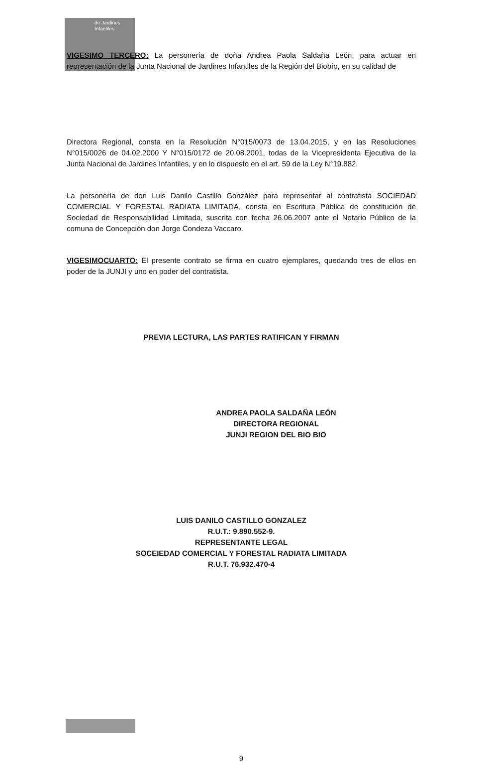de Jardines
Infantiles
VIGESIMO TERCERO: La personería de doña Andrea Paola Saldaña León, para actuar en representación de la Junta Nacional de Jardines Infantiles de la Región del Biobío, en su calidad de
Directora Regional, consta en la Resolución N°015/0073 de 13.04.2015, y en las Resoluciones N°015/0026 de 04.02.2000 Y N°015/0172 de 20.08.2001, todas de la Vicepresidenta Ejecutiva de la Junta Nacional de Jardines Infantiles, y en lo dispuesto en el art. 59 de la Ley N°19.882.
La personería de don Luis Danilo Castillo González para representar al contratista SOCIEDAD COMERCIAL Y FORESTAL RADIATA LIMITADA, consta en Escritura Pública de constitución de Sociedad de Responsabilidad Limitada, suscrita con fecha 26.06.2007 ante el Notario Público de la comuna de Concepción don Jorge Condeza Vaccaro.
VIGESIMOCUARTO: El presente contrato se firma en cuatro ejemplares, quedando tres de ellos en poder de la JUNJI y uno en poder del contratista.
PREVIA LECTURA, LAS PARTES RATIFICAN Y FIRMAN
ANDREA PAOLA SALDAÑA LEÓN
DIRECTORA REGIONAL
JUNJI REGION DEL BIO BIO
LUIS DANILO CASTILLO GONZALEZ
R.U.T.: 9.890.552-9.
REPRESENTANTE LEGAL
SOCEIEDAD COMERCIAL Y FORESTAL RADIATA LIMITADA
R.U.T. 76.932.470-4
9